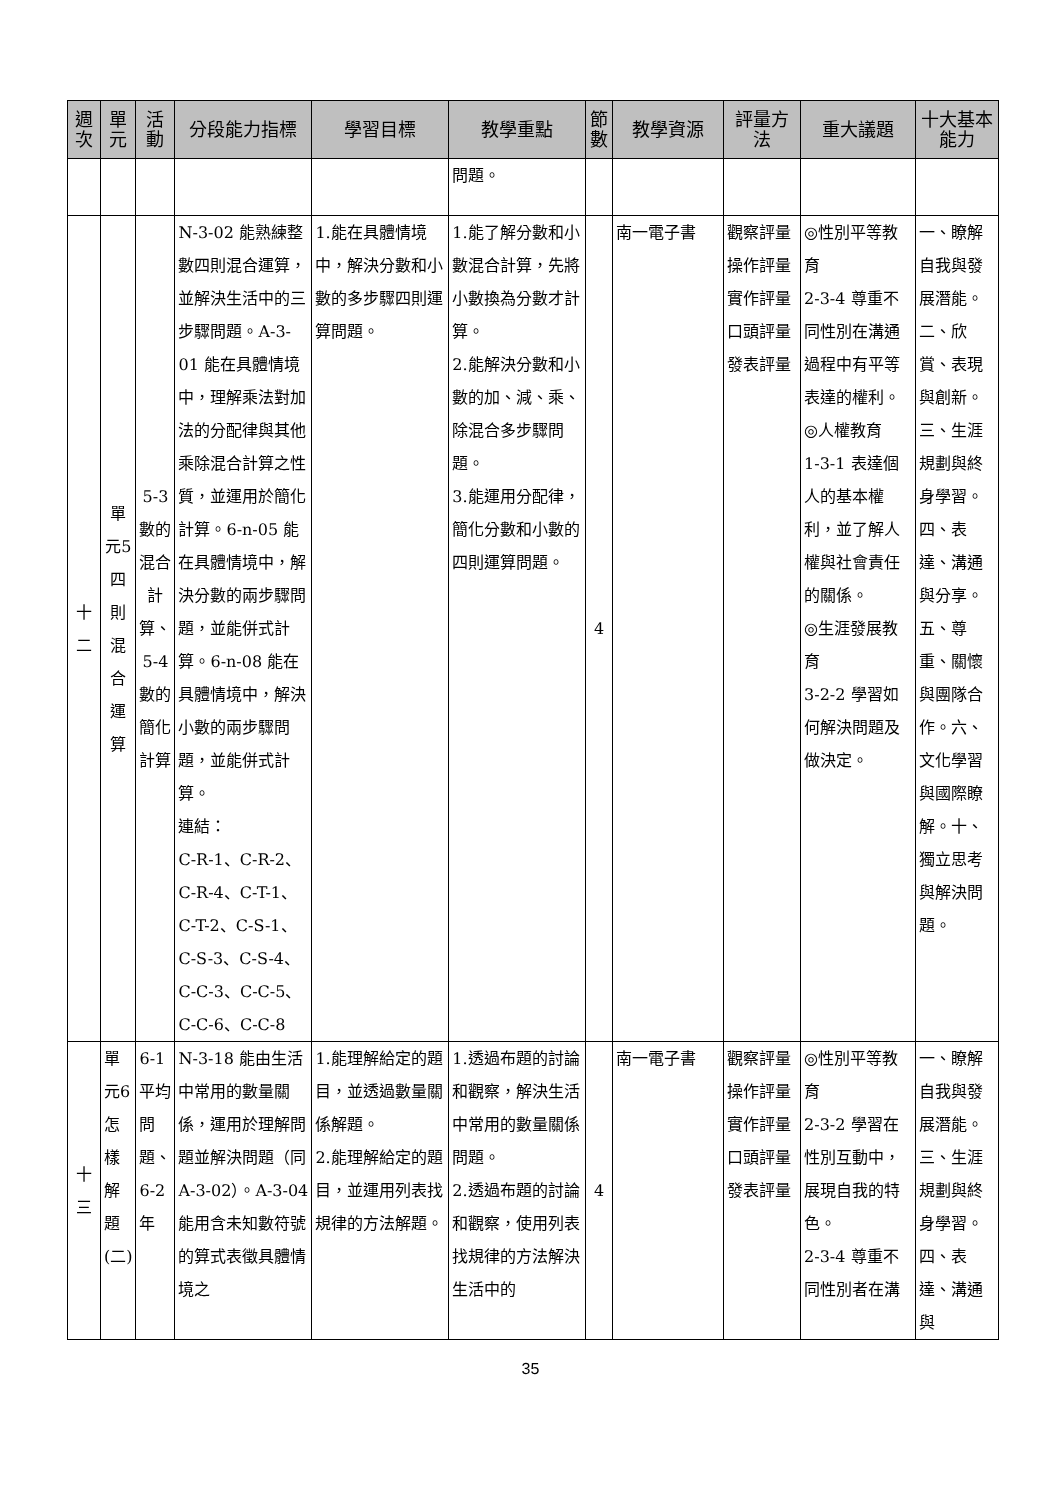| 週次 | 單元 | 活動 | 分段能力指標 | 學習目標 | 教學重點 | 節數 | 教學資源 | 評量方法 | 重大議題 | 十大基本能力 |
| --- | --- | --- | --- | --- | --- | --- | --- | --- | --- | --- |
| | | | | | 問題。 | | | | | |
| 十二 | 單元5四則混合運算 | 5-3數的混合計算、5-4數的簡化計算 | N-3-02 能熟練整數四則混合運算，並解決生活中的三步驟問題。A-3-01 能在具體情境中，理解乘法對加法的分配律與其他乘除混合計算之性質，並運用於簡化計算。6-n-05 能在具體情境中，解決分數的兩步驟問題，並能併式計算。6-n-08 能在具體情境中，解決小數的兩步驟問題，並能併式計算。 連結： C-R-1、C-R-2、C-R-4、C-T-1、C-T-2、C-S-1、C-S-3、C-S-4、C-C-3、C-C-5、C-C-6、C-C-8 | 1.能在具體情境中，解決分數和小數的多步驟四則運算問題。 | 1.能了解分數和小數混合計算，先將小數換為分數才計算。 2.能解決分數和小數的加、減、乘、除混合多步驟問題。 3.能運用分配律，簡化分數和小數的四則運算問題。 | 4 | 南一電子書 | 觀察評量 操作評量 實作評量 口頭評量 發表評量 | ◎性別平等教育 2-3-4 尊重不同性別在溝通過程中有平等表達的權利。 ◎人權教育 1-3-1 表達個人的基本權利，並了解人權與社會責任的關係。 ◎生涯發展教育 3-2-2 學習如何解決問題及做決定。 | 一、瞭解自我與發展潛能。二、欣賞、表現與創新。三、生涯規劃與終身學習。四、表達、溝通與分享。五、尊重、關懷與團隊合作。六、文化學習與國際瞭解。十、獨立思考與解決問題。 |
| 十三 | 單元6怎樣解題(二) | 6-1平均問題、6-2年 | N-3-18 能由生活中常用的數量關係，運用於理解問題並解決問題（同 A-3-02）。A-3-04 能用含未知數符號的算式表徵具體情境之 | 1.能理解給定的題目，並透過數量關係解題。 2.能理解給定的題目，並運用列表找規律的方法解題。 | 1.透過布題的討論和觀察，解決生活中常用的數量關係問題。 2.透過布題的討論和觀察，使用列表找規律的方法解決生活中的 | 4 | 南一電子書 | 觀察評量 操作評量 實作評量 口頭評量 發表評量 | ◎性別平等教育 2-3-2 學習在性別互動中，展現自我的特色。 2-3-4 尊重不同性別者在溝 | 一、瞭解自我與發展潛能。三、生涯規劃與終身學習。四、表達、溝通與 |
35